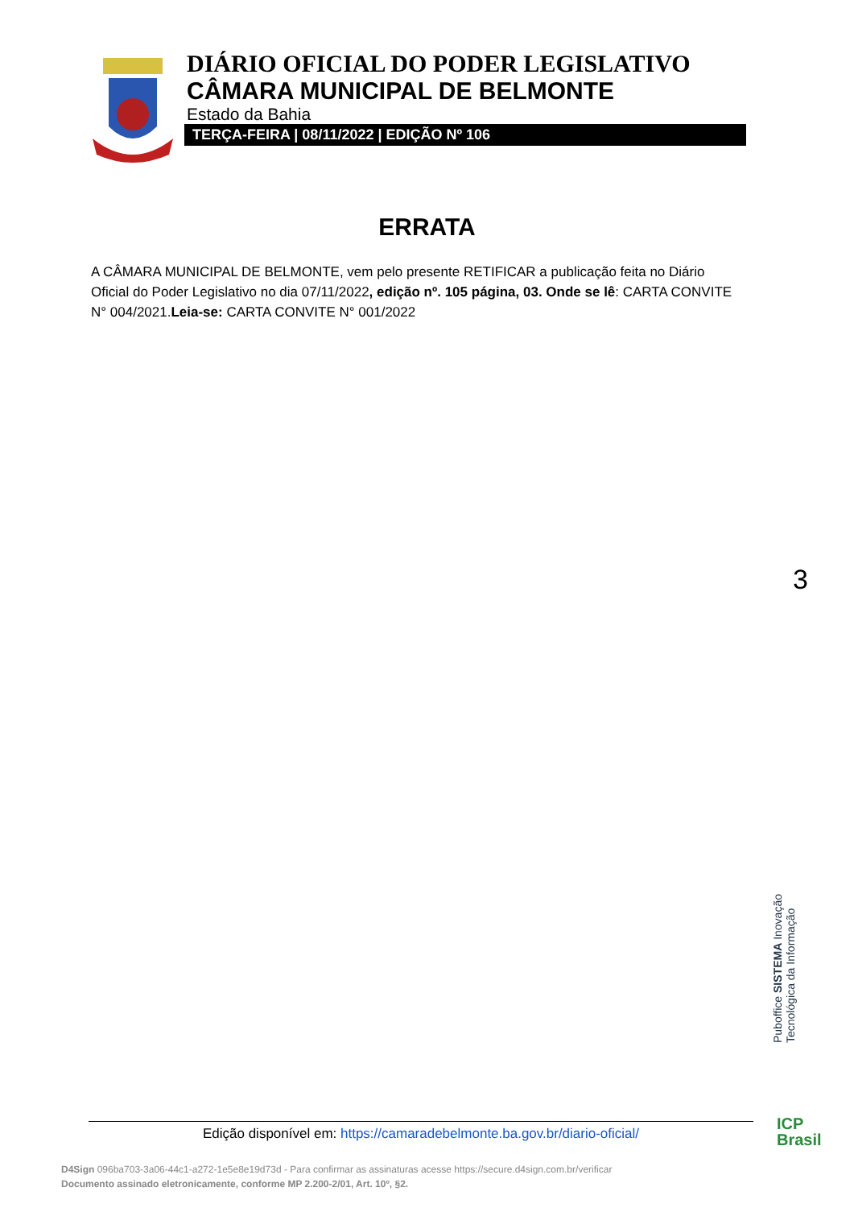DIÁRIO OFICIAL DO PODER LEGISLATIVO
CÂMARA MUNICIPAL DE BELMONTE
Estado da Bahia
TERÇA-FEIRA | 08/11/2022 | EDIÇÃO Nº 106
ERRATA
A CÂMARA MUNICIPAL DE BELMONTE, vem pelo presente RETIFICAR a publicação feita no Diário Oficial do Poder Legislativo no dia 07/11/2022, edição nº. 105 página, 03. Onde se lê: CARTA CONVITE N° 004/2021.Leia-se: CARTA CONVITE N° 001/2022
3
Puboffice SISTEMA Inovação Tecnológica da Informação
Edição disponível em: https://camaradebelmonte.ba.gov.br/diario-oficial/
ICP
Brasil
D4Sign 096ba703-3a06-44c1-a272-1e5e8e19d73d - Para confirmar as assinaturas acesse https://secure.d4sign.com.br/verificar
Documento assinado eletronicamente, conforme MP 2.200-2/01, Art. 10º, §2.